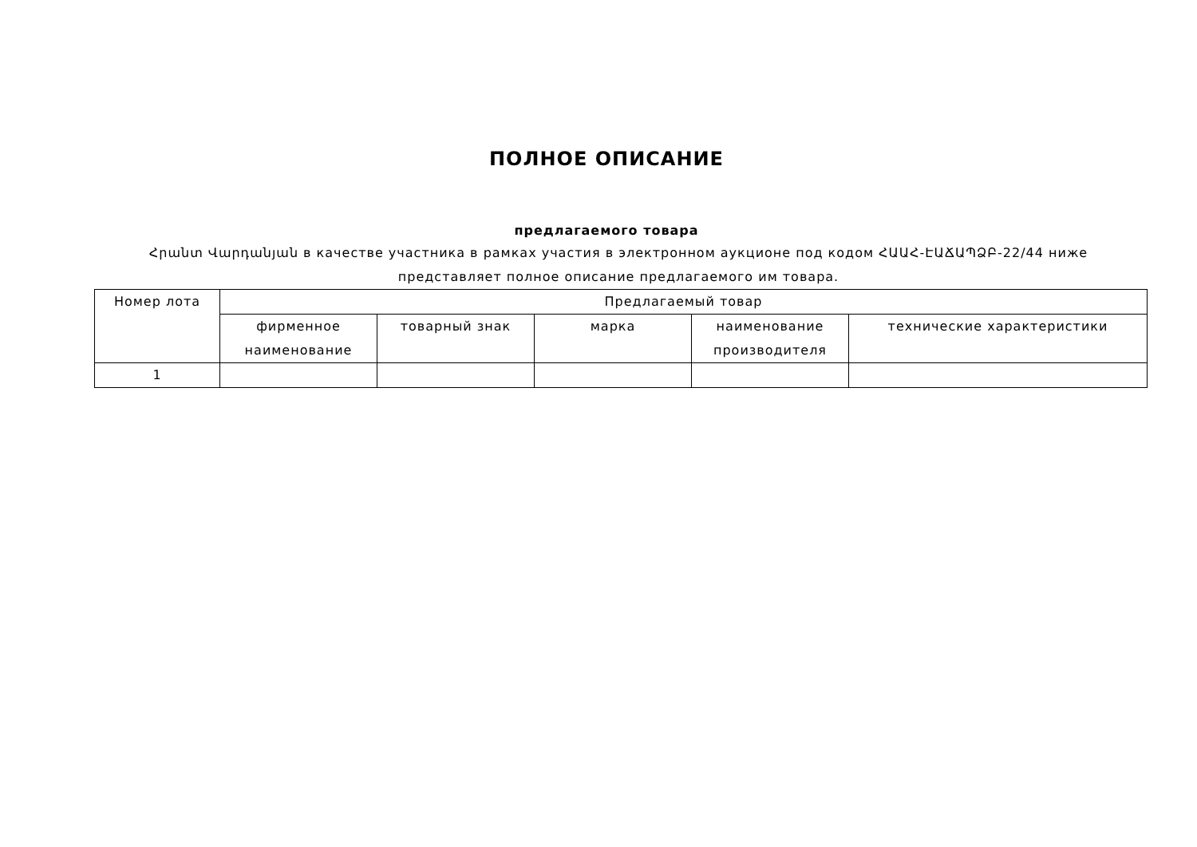ПОЛНОЕ ОПИСАНИЕ
предлагаемого товара
Հրանտ Վարդանյան в качестве участника в рамках участия в электронном аукционе под кодом ՀԱԱՀ-ԷԱՃԱՊՁԲ-22/44 ниже представляет полное описание предлагаемого им товара.
| Номер лота | Предлагаемый товар | | | | |
| --- | --- | --- | --- | --- | --- |
| | фирменное наименование | товарный знак | марка | наименование производителя | технические характеристики |
| 1 | | | | | |